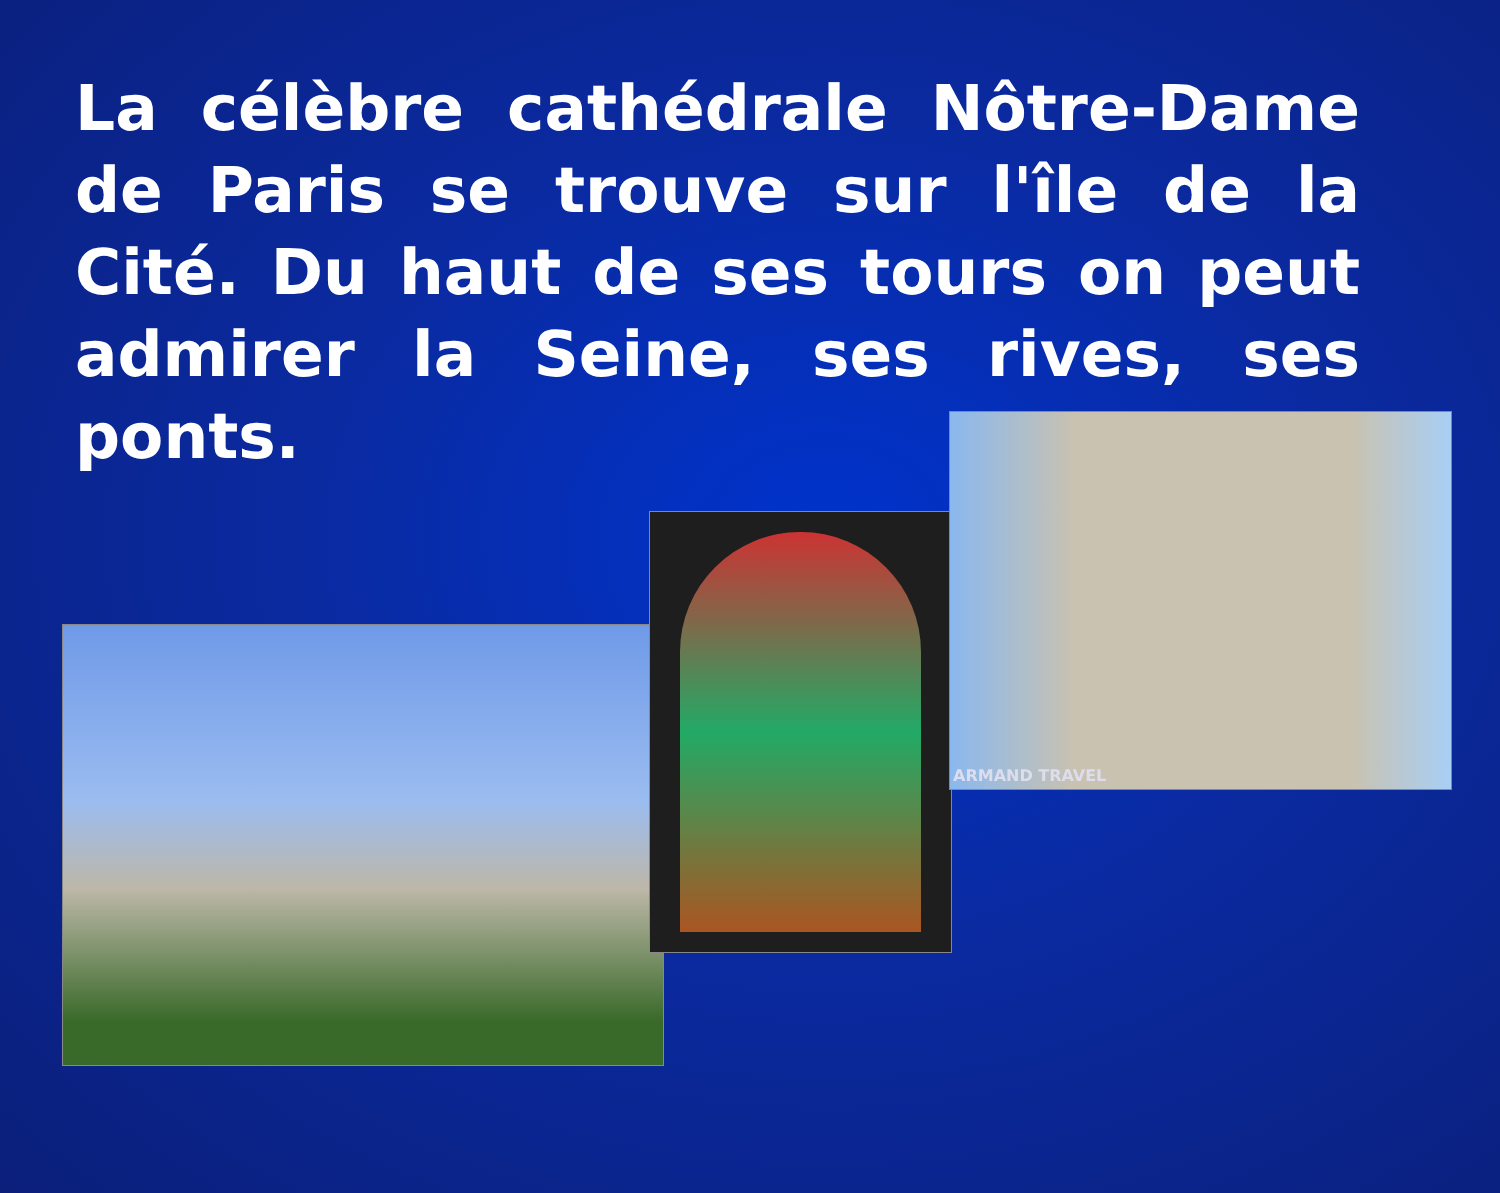La célèbre cathédrale Nôtre-Dame de Paris se trouve sur l'île de la Cité. Du haut de ses tours on peut admirer la Seine, ses rives, ses ponts.
ARMAND TRAVEL